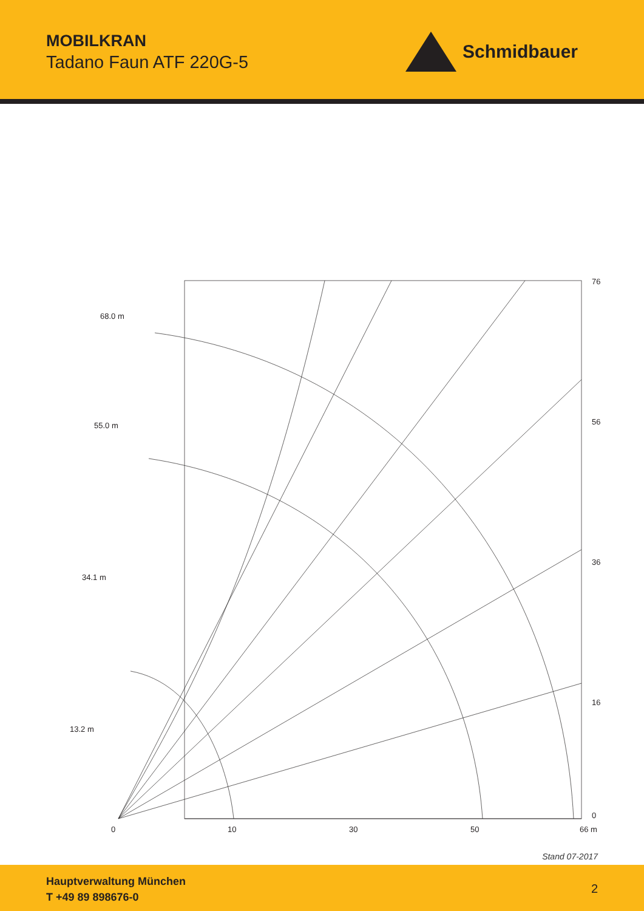MOBILKRAN
Tadano Faun ATF 220G-5
Schmidbauer
76
56
36
16
0
0
10
30
50
66 m
68.0 m
55.0 m
34.1 m
13.2 m
Stand 07-2017
Hauptverwaltung München
T +49 89 898676-0
2